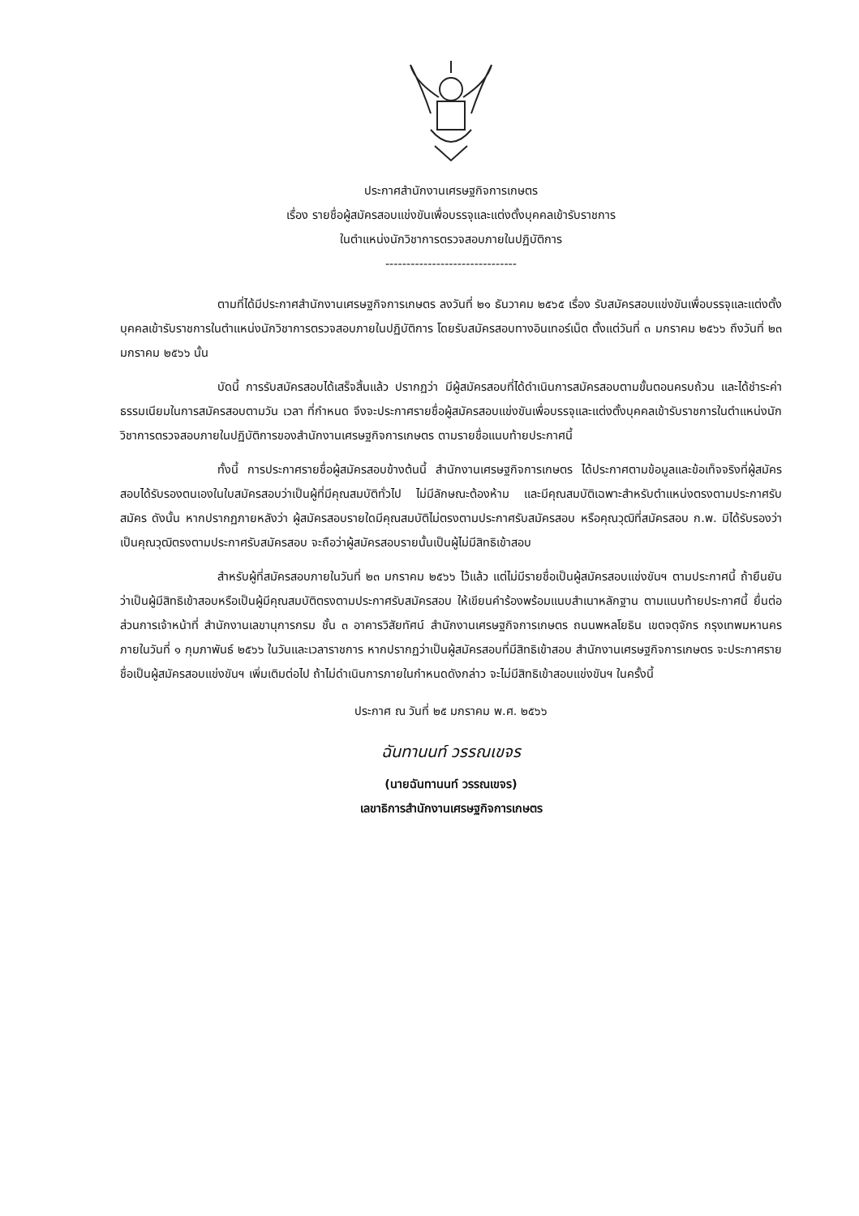ประกาศสำนักงานเศรษฐกิจการเกษตร
เรื่อง รายชื่อผู้สมัครสอบแข่งขันเพื่อบรรจุและแต่งตั้งบุคคลเข้ารับราชการ
ในตำแหน่งนักวิชาการตรวจสอบภายในปฏิบัติการ
-------------------------------
ตามที่ได้มีประกาศสำนักงานเศรษฐกิจการเกษตร ลงวันที่ ๒๑ ธันวาคม ๒๕๖๕ เรื่อง รับสมัครสอบแข่งขันเพื่อบรรจุและแต่งตั้งบุคคลเข้ารับราชการในตำแหน่งนักวิชาการตรวจสอบภายในปฏิบัติการ โดยรับสมัครสอบทางอินเทอร์เน็ต ตั้งแต่วันที่ ๓ มกราคม ๒๕๖๖ ถึงวันที่ ๒๓ มกราคม ๒๕๖๖ นั้น
บัดนี้ การรับสมัครสอบได้เสร็จสิ้นแล้ว ปรากฏว่า มีผู้สมัครสอบที่ได้ดำเนินการสมัครสอบตามขั้นตอนครบถ้วน และได้ชำระค่าธรรมเนียมในการสมัครสอบตามวัน เวลา ที่กำหนด จึงจะประกาศรายชื่อผู้สมัครสอบแข่งขันเพื่อบรรจุและแต่งตั้งบุคคลเข้ารับราชการในตำแหน่งนักวิชาการตรวจสอบภายในปฏิบัติการของสำนักงานเศรษฐกิจการเกษตร ตามรายชื่อแนบท้ายประกาศนี้
ทั้งนี้ การประกาศรายชื่อผู้สมัครสอบข้างต้นนี้ สำนักงานเศรษฐกิจการเกษตร ได้ประกาศตามข้อมูลและข้อเท็จจริงที่ผู้สมัครสอบได้รับรองตนเองในใบสมัครสอบว่าเป็นผู้ที่มีคุณสมบัติทั่วไป ไม่มีลักษณะต้องห้าม และมีคุณสมบัติเฉพาะสำหรับตำแหน่งตรงตามประกาศรับสมัคร ดังนั้น หากปรากฏภายหลังว่า ผู้สมัครสอบรายใดมีคุณสมบัติไม่ตรงตามประกาศรับสมัครสอบ หรือคุณวุฒิที่สมัครสอบ ก.พ. มิได้รับรองว่าเป็นคุณวุฒิตรงตามประกาศรับสมัครสอบ จะถือว่าผู้สมัครสอบรายนั้นเป็นผู้ไม่มีสิทธิเข้าสอบ
สำหรับผู้ที่สมัครสอบภายในวันที่ ๒๓ มกราคม ๒๕๖๖ ไว้แล้ว แต่ไม่มีรายชื่อเป็นผู้สมัครสอบแข่งขันฯ ตามประกาศนี้ ถ้ายืนยันว่าเป็นผู้มีสิทธิเข้าสอบหรือเป็นผู้มีคุณสมบัติตรงตามประกาศรับสมัครสอบ ให้เขียนคำร้องพร้อมแนบสำเนาหลักฐาน ตามแนบท้ายประกาศนี้ ยื่นต่อส่วนการเจ้าหน้าที่ สำนักงานเลขานุการกรม ชั้น ๓ อาคารวิสัยทัศน์ สำนักงานเศรษฐกิจการเกษตร ถนนพหลโยธิน เขตจตุจักร กรุงเทพมหานคร ภายในวันที่ ๑ กุมภาพันธ์ ๒๕๖๖ ในวันและเวลาราชการ หากปรากฏว่าเป็นผู้สมัครสอบที่มีสิทธิเข้าสอบ สำนักงานเศรษฐกิจการเกษตร จะประกาศรายชื่อเป็นผู้สมัครสอบแข่งขันฯ เพิ่มเติมต่อไป ถ้าไม่ดำเนินการภายในกำหนดดังกล่าว จะไม่มีสิทธิเข้าสอบแข่งขันฯ ในครั้งนี้
ประกาศ ณ วันที่ ๒๕ มกราคม พ.ศ. ๒๕๖๖
ฉันทานนท์ วรรณเขจร
(นายฉันทานนท์ วรรณเขจร)
เลขาธิการสำนักงานเศรษฐกิจการเกษตร